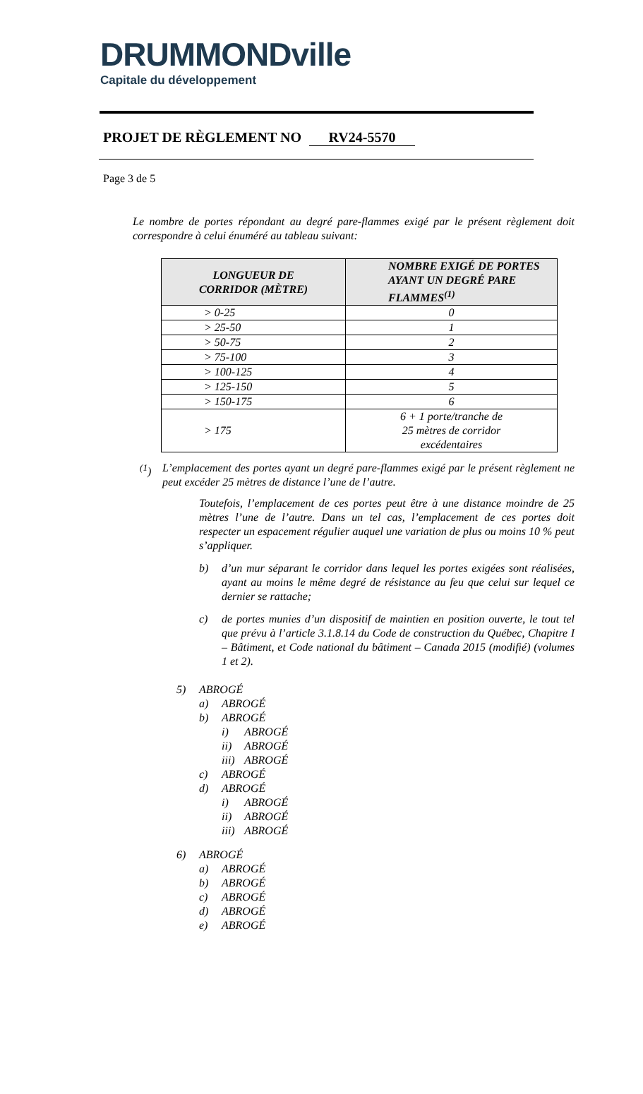DRUMMONDville
Capitale du développement
PROJET DE RÈGLEMENT NO RV24-5570
Page 3 de 5
Le nombre de portes répondant au degré pare-flammes exigé par le présent règlement doit correspondre à celui énuméré au tableau suivant:
| LONGUEUR DE CORRIDOR (MÈTRE) | NOMBRE EXIGÉ DE PORTES AYANT UN DEGRÉ PARE FLAMMES<sup>(1)</sup> |
| --- | --- |
| > 0-25 | 0 |
| > 25-50 | 1 |
| > 50-75 | 2 |
| > 75-100 | 3 |
| > 100-125 | 4 |
| > 125-150 | 5 |
| > 150-175 | 6 |
| > 175 | 6 + 1 porte/tranche de 25 mètres de corridor excédentaires |
<sup>(1</sup>) L’emplacement des portes ayant un degré pare-flammes exigé par le présent règlement ne peut excéder 25 mètres de distance l’une de l’autre.
Toutefois, l’emplacement de ces portes peut être à une distance moindre de 25 mètres l’une de l’autre. Dans un tel cas, l’emplacement de ces portes doit respecter un espacement régulier auquel une variation de plus ou moins 10 % peut s’appliquer.
b) d’un mur séparant le corridor dans lequel les portes exigées sont réalisées, ayant au moins le même degré de résistance au feu que celui sur lequel ce dernier se rattache;
c) de portes munies d’un dispositif de maintien en position ouverte, le tout tel que prévu à l’article 3.1.8.14 du Code de construction du Québec, Chapitre I – Bâtiment, et Code national du bâtiment – Canada 2015 (modifié) (volumes 1 et 2).
5) ABROGÉ
a) ABROGÉ
b) ABROGÉ
i) ABROGÉ
ii) ABROGÉ
iii) ABROGÉ
c) ABROGÉ
d) ABROGÉ
i) ABROGÉ
ii) ABROGÉ
iii) ABROGÉ
6) ABROGÉ
a) ABROGÉ
b) ABROGÉ
c) ABROGÉ
d) ABROGÉ
e) ABROGÉ